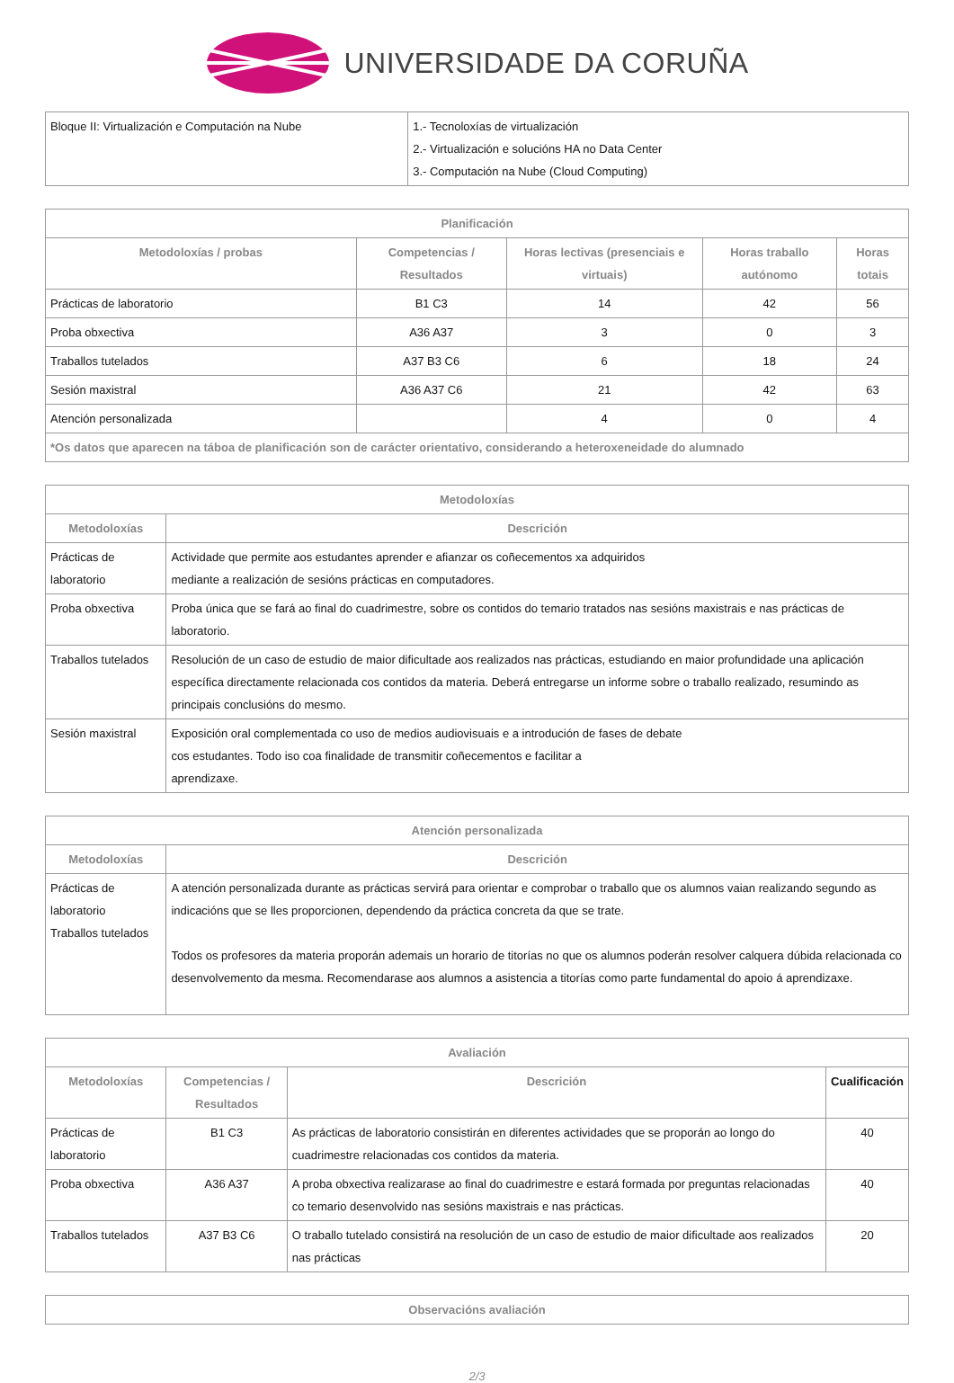UNIVERSIDADE DA CORUÑA
| Bloque II: Virtualización e Computación na Nube | 1.- Tecnoloxías de virtualización 2.- Virtualización e solucións HA no Data Center 3.- Computación na Nube (Cloud Computing) |
| Planificación | | | | |
| --- | --- | --- | --- | --- |
| Metodoloxías / probas | Competencias / Resultados | Horas lectivas (presenciais e virtuais) | Horas traballo autónomo | Horas totais |
| Prácticas de laboratorio | B1 C3 | 14 | 42 | 56 |
| Proba obxectiva | A36 A37 | 3 | 0 | 3 |
| Traballos tutelados | A37 B3 C6 | 6 | 18 | 24 |
| Sesión maxistral | A36 A37 C6 | 21 | 42 | 63 |
| Atención personalizada | | 4 | 0 | 4 |
| *Os datos que aparecen na táboa de planificación son de carácter orientativo, considerando a heteroxeneidade do alumnado | | | | |
| Metodoloxías | |
| --- | --- |
| Metodoloxías | Descrición |
| Prácticas de laboratorio | Actividade que permite aos estudantes aprender e afianzar os coñecementos xa adquiridos mediante a realización de sesións prácticas en computadores. |
| Proba obxectiva | Proba única que se fará ao final do cuadrimestre, sobre os contidos do temario tratados nas sesións maxistrais e nas prácticas de laboratorio. |
| Traballos tutelados | Resolución de un caso de estudio de maior dificultade aos realizados nas prácticas, estudiando en maior profundidade una aplicación específica directamente relacionada cos contidos da materia. Deberá entregarse un informe sobre o traballo realizado, resumindo as principais conclusións do mesmo. |
| Sesión maxistral | Exposición oral complementada co uso de medios audiovisuais e a introdución de fases de debate cos estudantes. Todo iso coa finalidade de transmitir coñecementos e facilitar a aprendizaxe. |
| Atención personalizada | |
| --- | --- |
| Metodoloxías | Descrición |
| Prácticas de laboratorio Traballos tutelados | A atención personalizada durante as prácticas servirá para orientar e comprobar o traballo que os alumnos vaian realizando segundo as indicacións que se lles proporcionen, dependendo da práctica concreta da que se trate. Todos os profesores da materia proporán ademais un horario de titorías no que os alumnos poderán resolver calquera dúbida relacionada co desenvolvemento da mesma. Recomendarase aos alumnos a asistencia a titorías como parte fundamental do apoio á aprendizaxe. |
| Avaliación | | | |
| --- | --- | --- | --- |
| Metodoloxías | Competencias / Resultados | Descrición | Cualificación |
| Prácticas de laboratorio | B1 C3 | As prácticas de laboratorio consistirán en diferentes actividades que se proporán ao longo do cuadrimestre relacionadas cos contidos da materia. | 40 |
| Proba obxectiva | A36 A37 | A proba obxectiva realizarase ao final do cuadrimestre e estará formada por preguntas relacionadas co temario desenvolvido nas sesións maxistrais e nas prácticas. | 40 |
| Traballos tutelados | A37 B3 C6 | O traballo tutelado consistirá na resolución de un caso de estudio de maior dificultade aos realizados nas prácticas | 20 |
| Observacións avaliación |
| --- |
2/3